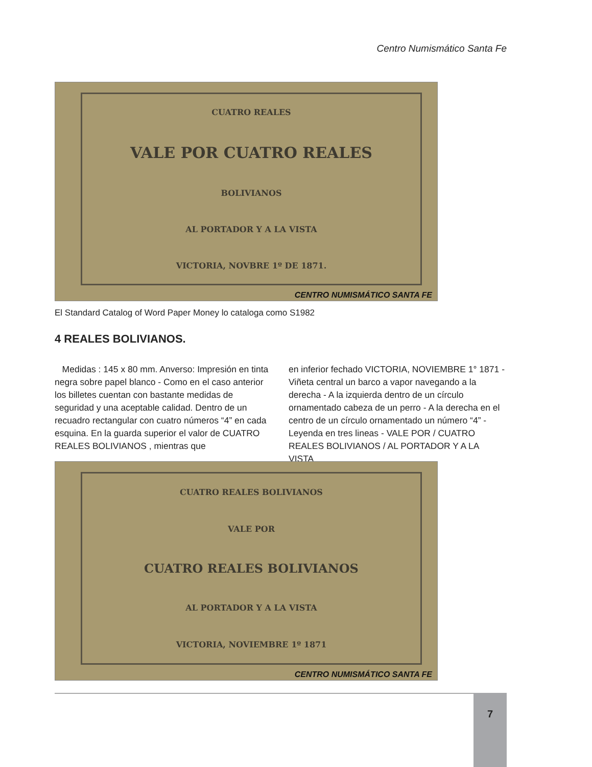Centro Numismático Santa Fe
CUATRO REALES
VALE POR CUATRO REALES
BOLIVIANOS
AL PORTADOR Y A LA VISTA
VICTORIA, NOVBRE 1º DE 1871.
CENTRO NUMISMÁTICO SANTA FE
El Standard Catalog of Word Paper Money lo cataloga como S1982
4 REALES BOLIVIANOS.
Medidas : 145 x 80 mm. Anverso: Impresión en tinta negra sobre papel blanco - Como en el caso anterior los billetes cuentan con bastante medidas de seguridad y una aceptable calidad. Dentro de un recuadro rectangular con cuatro números “4” en cada esquina. En la guarda superior el valor de CUATRO REALES BOLIVIANOS , mientras que
en inferior fechado VICTORIA, NOVIEMBRE 1° 1871 - Viñeta central un barco a vapor navegando a la derecha - A la izquierda dentro de un círculo ornamentado cabeza de un perro - A la derecha en el centro de un círculo ornamentado un número “4” - Leyenda en tres lineas - VALE POR / CUATRO REALES BOLIVIANOS / AL PORTADOR Y A LA VISTA
CUATRO REALES BOLIVIANOS
VALE POR
CUATRO REALES BOLIVIANOS
AL PORTADOR Y A LA VISTA
VICTORIA, NOVIEMBRE 1º 1871
CENTRO NUMISMÁTICO SANTA FE
7